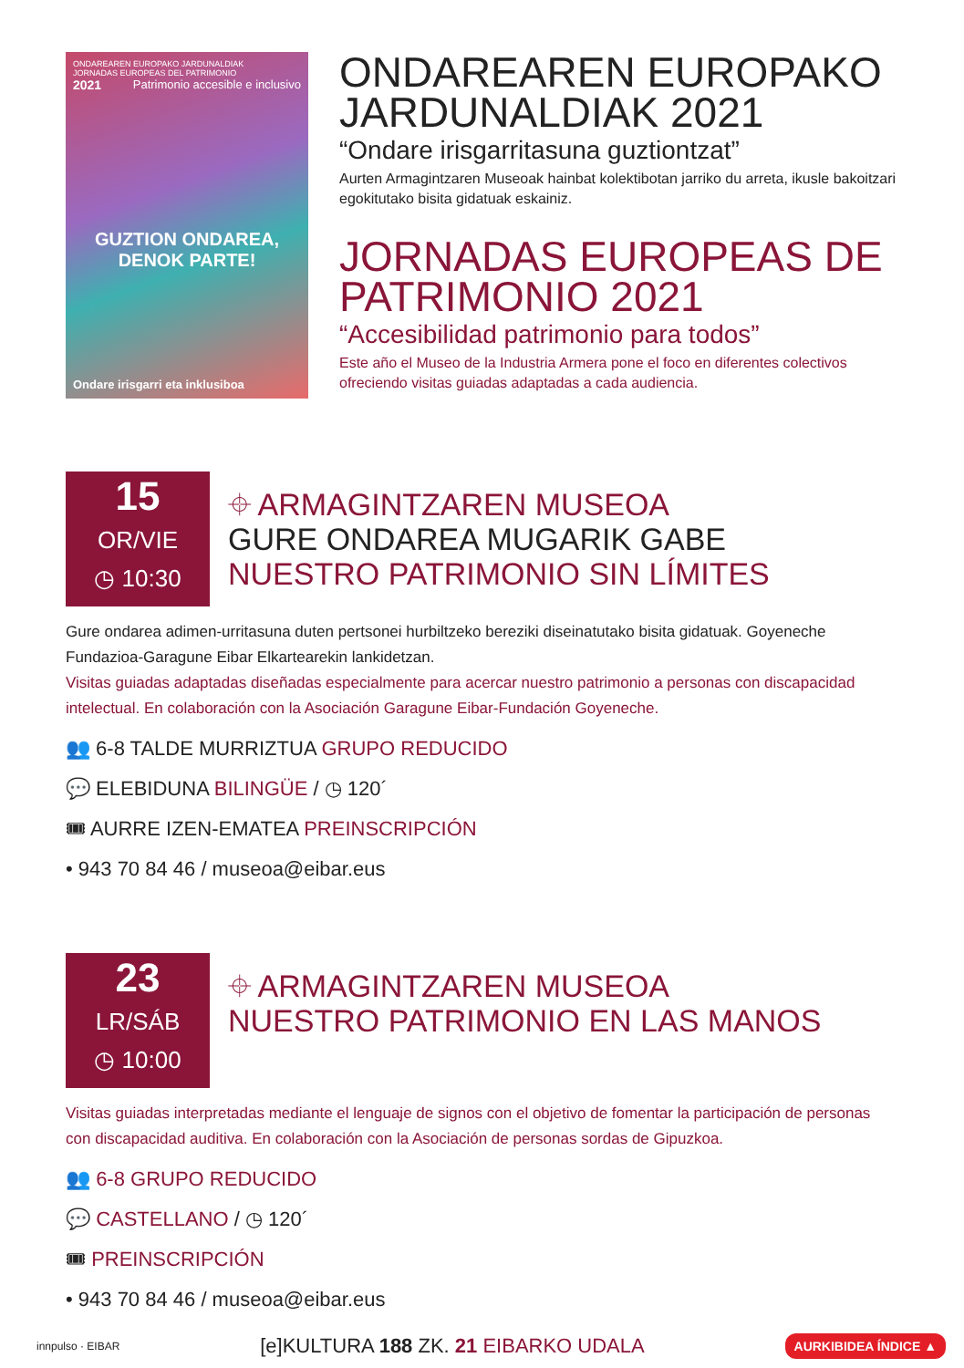ONDAREAREN EUROPAKO JARDUNALDIAK
JORNADAS EUROPEAS DEL PATRIMONIO
2021 Patrimonio accesible e inclusivo
GUZTION ONDAREA,
DENOK PARTE!
Ondare irisgarri eta inklusiboa
ONDAREAREN EUROPAKO JARDUNALDIAK 2021
“Ondare irisgarritasuna guztiontzat”
Aurten Armagintzaren Museoak hainbat kolektibotan jarriko du arreta, ikusle bakoitzari egokitutako bisita gidatuak eskainiz.
JORNADAS EUROPEAS DE PATRIMONIO 2021
“Accesibilidad patrimonio para todos”
Este año el Museo de la Industria Armera pone el foco en diferentes colectivos ofreciendo visitas guiadas adaptadas a cada audiencia.
15
OR/VIE
◷ 10:30
⌖ ARMAGINTZAREN MUSEOA
GURE ONDAREA MUGARIK GABE
NUESTRO PATRIMONIO SIN LÍMITES
Gure ondarea adimen-urritasuna duten pertsonei hurbiltzeko bereziki diseinatutako bisita gidatuak. Goyeneche Fundazioa-Garagune Eibar Elkartearekin lankidetzan.
Visitas guiadas adaptadas diseñadas especialmente para acercar nuestro patrimonio a personas con discapacidad intelectual. En colaboración con la Asociación Garagune Eibar-Fundación Goyeneche.
👥 6-8 TALDE MURRIZTUA GRUPO REDUCIDO
💬 ELEBIDUNA BILINGÜE / ◷ 120´
🎟 AURRE IZEN-EMATEA PREINSCRIPCIÓN
• 943 70 84 46 / museoa@eibar.eus
23
LR/SÁB
◷ 10:00
⌖ ARMAGINTZAREN MUSEOA
NUESTRO PATRIMONIO EN LAS MANOS
Visitas guiadas interpretadas mediante el lenguaje de signos con el objetivo de fomentar la participación de personas con discapacidad auditiva. En colaboración con la Asociación de personas sordas de Gipuzkoa.
👥 6-8 GRUPO REDUCIDO
💬 CASTELLANO / ◷ 120´
🎟 PREINSCRIPCIÓN
• 943 70 84 46 / museoa@eibar.eus
innpulso · EIBAR [e]KULTURA 188 ZK. 21 EIBARKO UDALA AURKIBIDEA ÍNDICE ▲